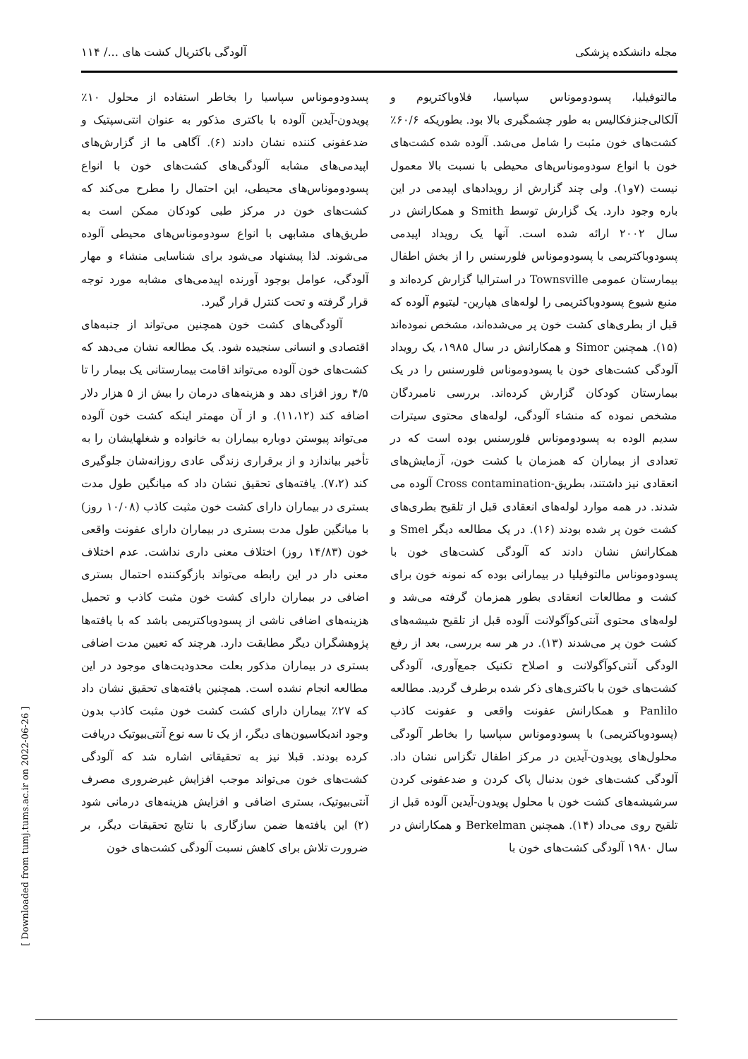مجله دانشکده پزشکی آلودگی باکتریال کشت های .../ ۱۱۴
مالتوفیلیا، پسودوموناس سپاسیا، فلاوباکتریوم و آلکالی‌جنزفکالیس به طور چشمگیری بالا بود. بطوریکه ۶۰/۶٪ کشت‌های خون مثبت را شامل می‌شد. آلوده شده کشت‌های خون با انواع سودوموناس‌های محیطی با نسبت بالا معمول نیست (۷و۱). ولی چند گزارش از رویدادهای اپیدمی در این باره وجود دارد. یک گزارش توسط Smith و همکارانش در سال ۲۰۰۲ ارائه شده است. آنها یک رویداد اپیدمی پسودوباکتریمی با پسودوموناس فلورسنس را از بخش اطفال بیمارستان عمومی Townsville در استرالیا گزارش کرده‌اند و منبع شیوع پسودوباکتریمی را لوله‌های هپارین- لیتیوم آلوده که قبل از بطری‌های کشت خون پر می‌شده‌اند، مشخص نموده‌اند (۱۵). همچنین Simor و همکارانش در سال ۱۹۸۵، یک رویداد آلودگی کشت‌های خون با پسودوموناس فلورسنس را در یک بیمارستان کودکان گزارش کرده‌اند. بررسی نامبردگان مشخص نموده که منشاء آلودگی، لوله‌های محتوی سیترات سدیم الوده به پسودوموناس فلورسنس بوده است که در تعدادی از بیماران که همزمان با کشت خون، آزمایش‌های انعقادی نیز داشتند، بطریق-Cross contamination آلوده می شدند. در همه موارد لوله‌های انعقادی قبل از تلقیح بطری‌های کشت خون پر شده بودند (۱۶). در یک مطالعه دیگر Smel و همکارانش نشان دادند که آلودگی کشت‌های خون با پسودوموناس مالتوفیلیا در بیمارانی بوده که نمونه خون برای کشت و مطالعات انعقادی بطور همزمان گرفته می‌شد و لوله‌های محتوی آنتی‌کوآگولانت آلوده قبل از تلقیح شیشه‌های کشت خون پر می‌شدند (۱۳). در هر سه بررسی، بعد از رفع الودگی آنتی‌کوآگولانت و اصلاح تکنیک جمع‌آوری، آلودگی کشت‌های خون با باکتری‌های ذکر شده برطرف گردید. مطالعه Panlilo و همکارانش عفونت واقعی و عفونت کاذب (پسودوباکتریمی) با پسودوموناس سپاسیا را بخاطر آلودگی محلول‌های پویدون-آیدین در مرکز اطفال تگزاس نشان داد. آلودگی کشت‌های خون بدنبال پاک کردن و ضدعفونی کردن سرشیشه‌های کشت خون با محلول پویدون-آیدین آلوده قبل از تلقیح روی می‌داد (۱۴). همچنین Berkelman و همکارانش در سال ۱۹۸۰ آلودگی کشت‌های خون با
پسدودوموناس سپاسیا را بخاطر استفاده از محلول ۱۰٪ پویدون-آیدین آلوده با باکتری مذکور به عنوان انتی‌سپتیک و ضدعفونی کننده نشان دادند (۶). آگاهی ما از گزارش‌های اپیدمی‌های مشابه آلودگی‌های کشت‌های خون با انواع پسودوموناس‌های محیطی، این احتمال را مطرح می‌کند که کشت‌های خون در مرکز طبی کودکان ممکن است به طریق‌های مشابهی با انواع سودوموناس‌های محیطی آلوده می‌شوند. لذا پیشنهاد می‌شود برای شناسایی منشاء و مهار آلودگی، عوامل بوجود آورنده اپیدمی‌های مشابه مورد توجه قرار گرفته و تحت کنترل قرار گیرد.
آلودگی‌های کشت خون همچنین می‌تواند از جنبه‌های اقتصادی و انسانی سنجیده شود. یک مطالعه نشان می‌دهد که کشت‌های خون آلوده می‌تواند اقامت بیمارستانی یک بیمار را تا ۴/۵ روز افزای دهد و هزینه‌های درمان را بیش از ۵ هزار دلار اضافه کند (۱۱،۱۲). و از آن مهمتر اینکه کشت خون آلوده می‌تواند پیوستن دوباره بیماران به خانواده و شغلهایشان را به تأخیر بیاندازد و از برقراری زندگی عادی روزانه‌شان جلوگیری کند (۷،۲). یافته‌های تحقیق نشان داد که میانگین طول مدت بستری در بیماران دارای کشت خون مثبت کاذب (۱۰/۰۸ روز) با میانگین طول مدت بستری در بیماران دارای عفونت واقعی خون (۱۴/۸۳ روز) اختلاف معنی داری نداشت. عدم اختلاف معنی دار در این رابطه می‌تواند بازگوکننده احتمال بستری اضافی در بیماران دارای کشت خون مثبت کاذب و تحمیل هزینه‌های اضافی ناشی از پسودوباکتریمی باشد که با یافته‌ها پژوهشگران دیگر مطابقت دارد. هرچند که تعیین مدت اضافی بستری در بیماران مذکور بعلت محدودیت‌های موجود در این مطالعه انجام نشده است. همچنین یافته‌های تحقیق نشان داد که ۲۷٪ بیماران دارای کشت کشت خون مثبت کاذب بدون وجود اندیکاسیون‌های دیگر، از یک تا سه نوع آنتی‌بیوتیک دریافت کرده بودند. قبلا نیز به تحقیقاتی اشاره شد که آلودگی کشت‌های خون می‌تواند موجب افزایش غیرضروری مصرف آنتی‌بیوتیک، بستری اضافی و افزایش هزینه‌های درمانی شود (۲) این یافته‌ها ضمن سازگاری با نتایج تحقیقات دیگر، بر ضرورت تلاش برای کاهش نسبت آلودگی کشت‌های خون
[ Downloaded from tumj.tums.ac.ir on 2022-06-26 ]